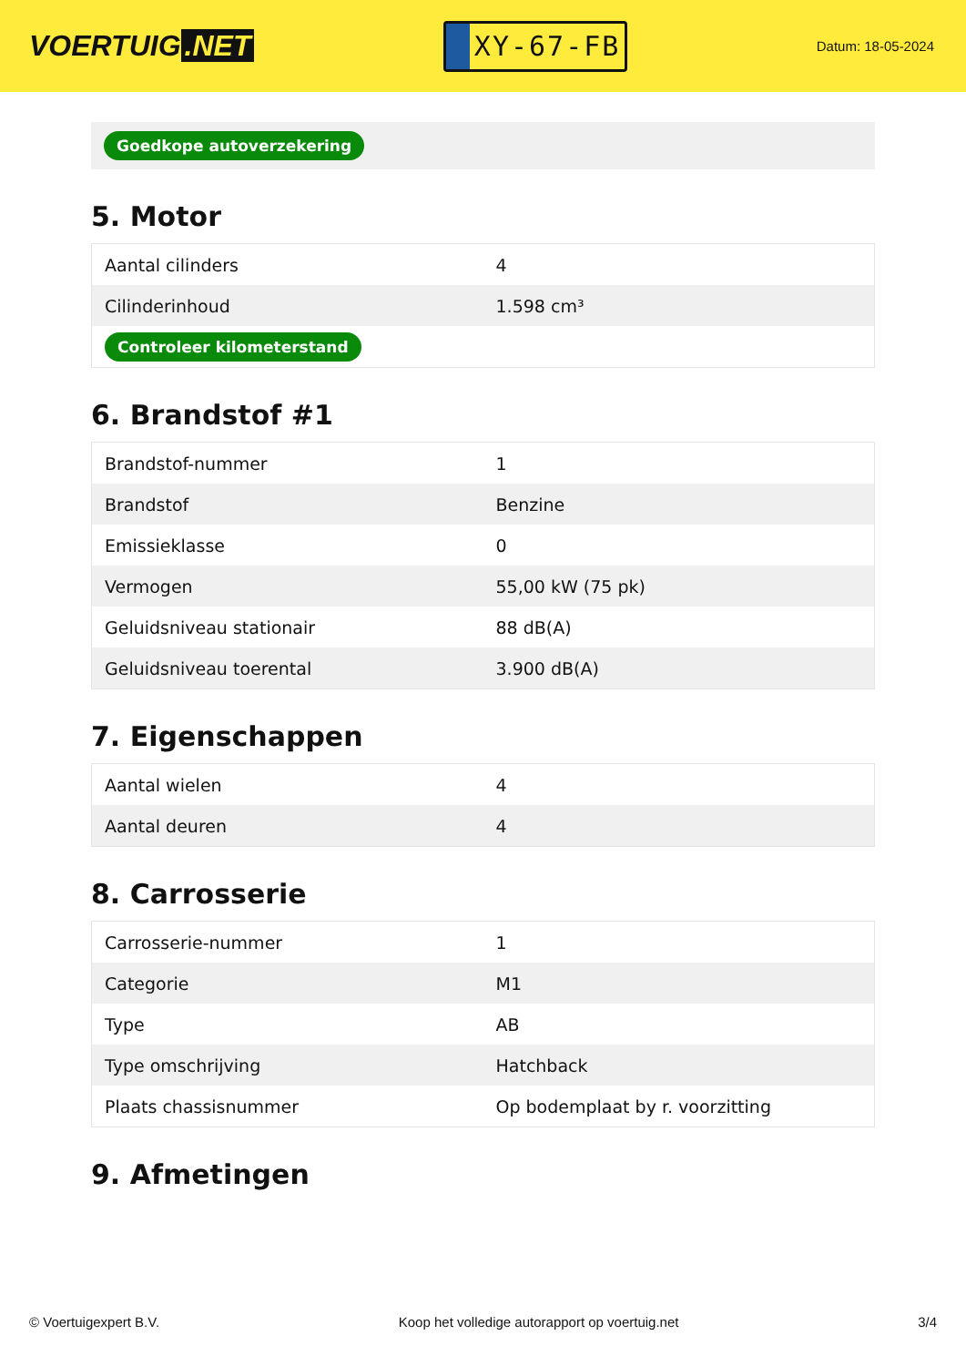VOERTUIG.NET
XY-67-FB
Datum: 18-05-2024
Goedkope autoverzekering
5. Motor
| Aantal cilinders | 4 |
| Cilinderinhoud | 1.598 cm³ |
| Controleer kilometerstand | |
6. Brandstof #1
| Brandstof-nummer | 1 |
| Brandstof | Benzine |
| Emissieklasse | 0 |
| Vermogen | 55,00 kW (75 pk) |
| Geluidsniveau stationair | 88 dB(A) |
| Geluidsniveau toerental | 3.900 dB(A) |
7. Eigenschappen
| Aantal wielen | 4 |
| Aantal deuren | 4 |
8. Carrosserie
| Carrosserie-nummer | 1 |
| Categorie | M1 |
| Type | AB |
| Type omschrijving | Hatchback |
| Plaats chassisnummer | Op bodemplaat by r. voorzitting |
9. Afmetingen
© Voertuigexpert B.V. Koop het volledige autorapport op voertuig.net 3/4